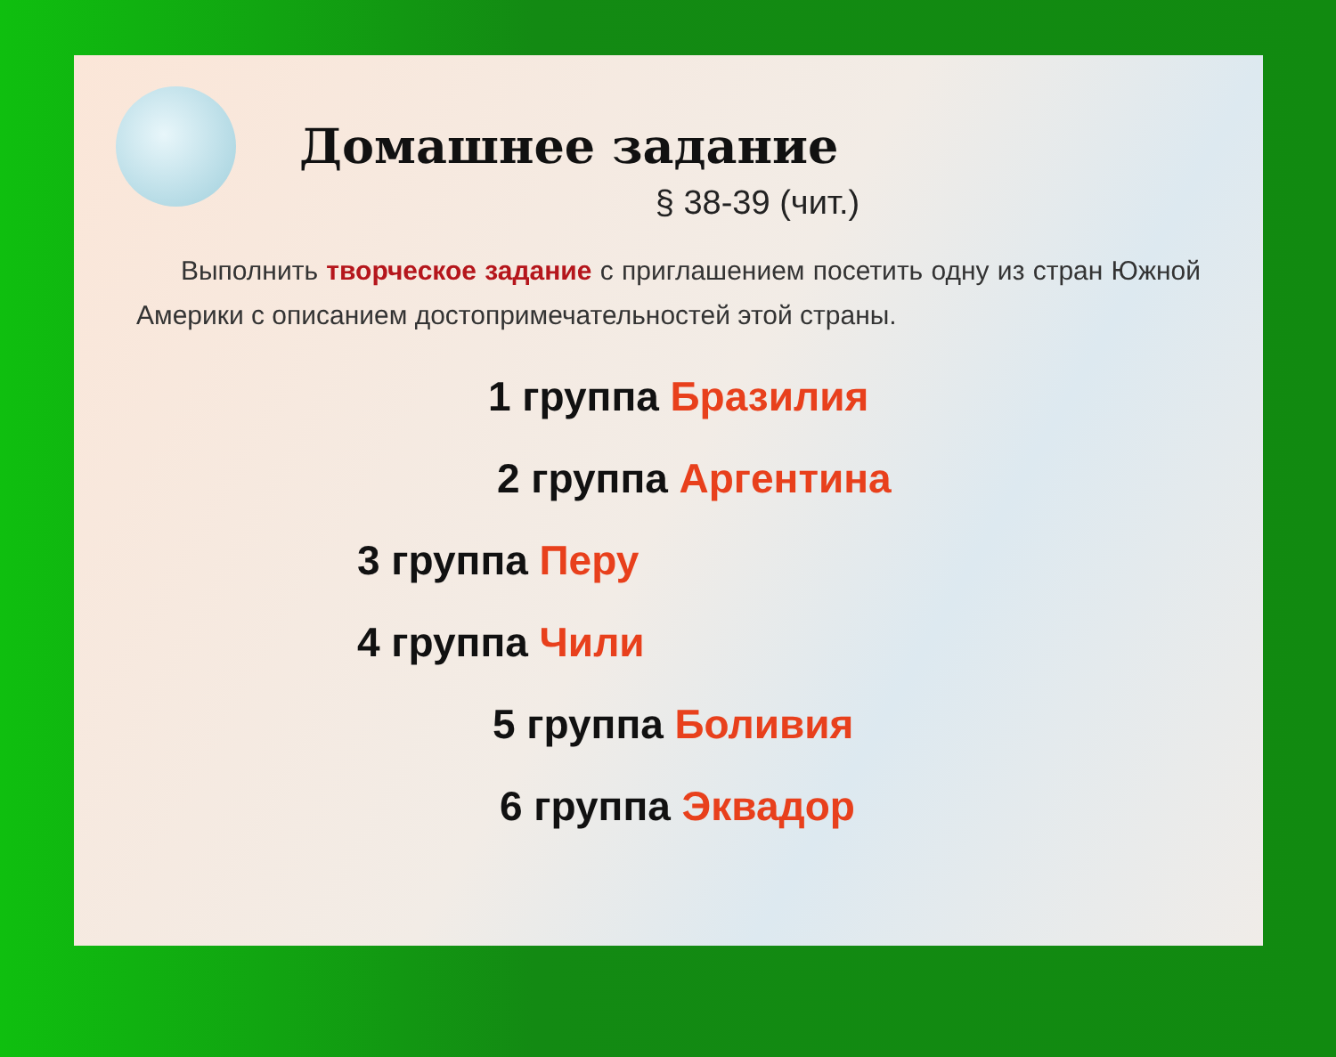Домашнее задание
§ 38-39 (чит.)
Выполнить творческое задание с приглашением посетить одну из стран Южной Америки с описанием достопримечательностей этой страны.
1 группа Бразилия
2 группа Аргентина
3 группа Перу
4 группа Чили
5 группа Боливия
6 группа Эквадор